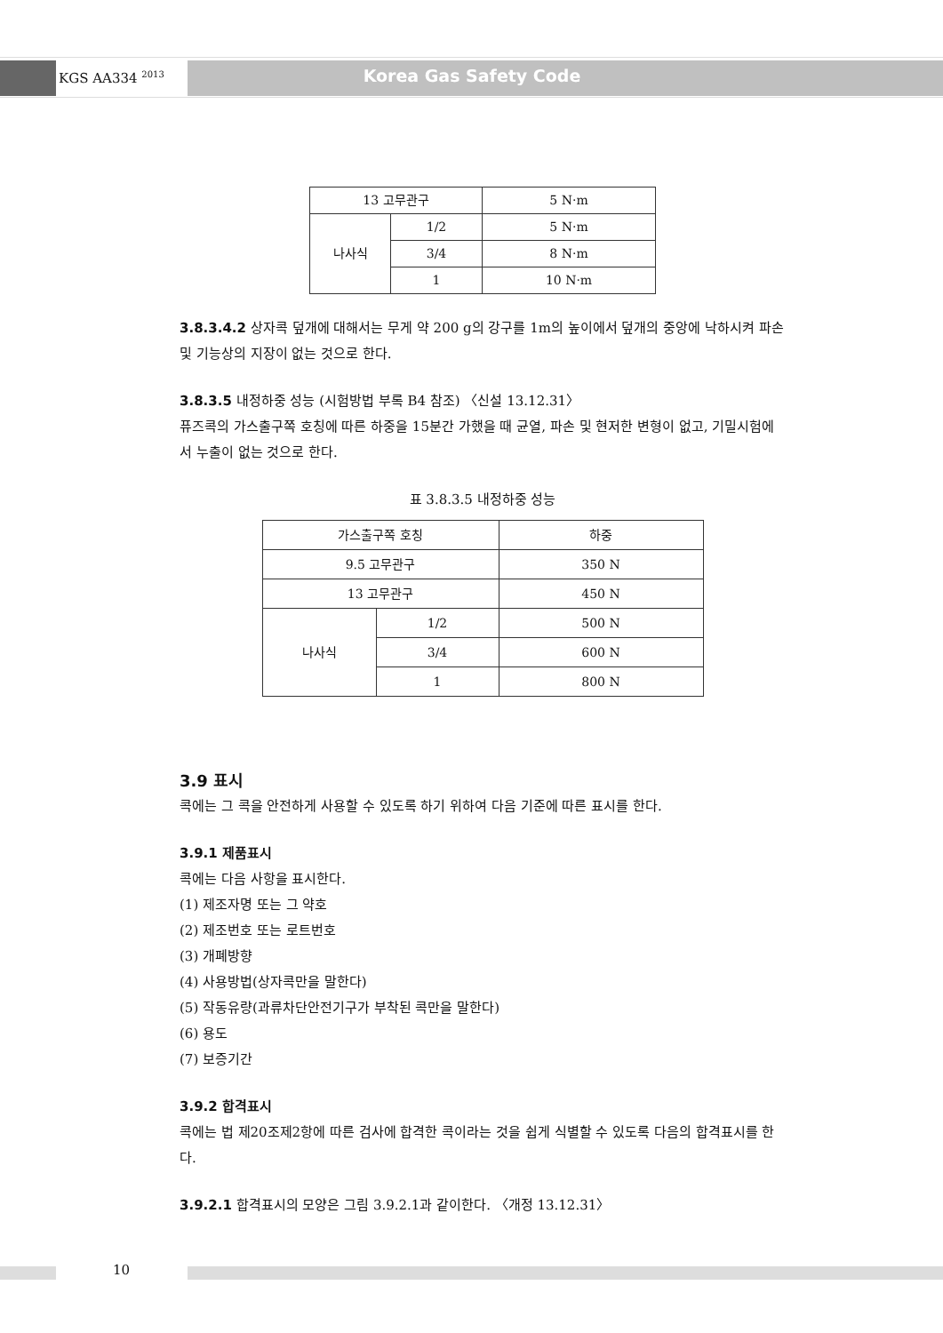KGS AA334 <sup>2013</sup> Korea Gas Safety Code
| 13 고무관구 | | 5 N·m |
| 나사식 | 1/2 | 5 N·m |
| | 3/4 | 8 N·m |
| | 1 | 10 N·m |
3.8.3.4.2 상자콕 덮개에 대해서는 무게 약 200 g의 강구를 1m의 높이에서 덮개의 중앙에 낙하시켜 파손 및 기능상의 지장이 없는 것으로 한다.
3.8.3.5 내정하중 성능 (시험방법 부록 B4 참조) 〈신설 13.12.31〉
퓨즈콕의 가스출구쪽 호칭에 따른 하중을 15분간 가했을 때 균열, 파손 및 현저한 변형이 없고, 기밀시험에서 누출이 없는 것으로 한다.
표 3.8.3.5 내정하중 성능
| 가스출구쪽 호칭 | | 하중 |
| 9.5 고무관구 | | 350 N |
| 13 고무관구 | | 450 N |
| 나사식 | 1/2 | 500 N |
| | 3/4 | 600 N |
| | 1 | 800 N |
3.9 표시
콕에는 그 콕을 안전하게 사용할 수 있도록 하기 위하여 다음 기준에 따른 표시를 한다.
3.9.1 제품표시
콕에는 다음 사항을 표시한다.
(1) 제조자명 또는 그 약호
(2) 제조번호 또는 로트번호
(3) 개폐방향
(4) 사용방법(상자콕만을 말한다)
(5) 작동유량(과류차단안전기구가 부착된 콕만을 말한다)
(6) 용도
(7) 보증기간
3.9.2 합격표시
콕에는 법 제20조제2항에 따른 검사에 합격한 콕이라는 것을 쉽게 식별할 수 있도록 다음의 합격표시를 한다.
3.9.2.1 합격표시의 모양은 그림 3.9.2.1과 같이한다. 〈개정 13.12.31〉
10